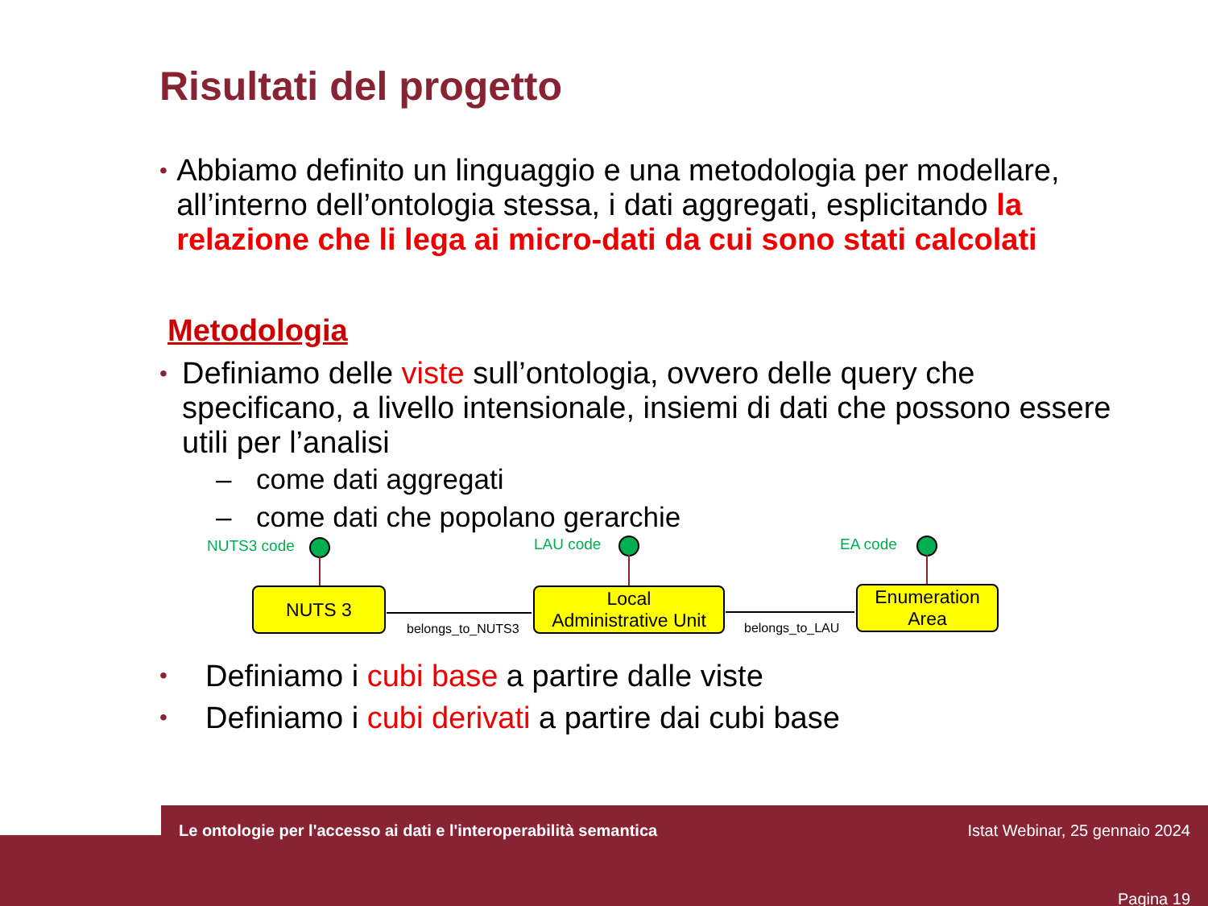Risultati del progetto
• Abbiamo definito un linguaggio e una metodologia per modellare, all’interno dell’ontologia stessa, i dati aggregati, esplicitando la relazione che li lega ai micro-dati da cui sono stati calcolati
Metodologia
• Definiamo delle viste sull’ontologia, ovvero delle query che specificano, a livello intensionale, insiemi di dati che possono essere utili per l’analisi
– come dati aggregati
– come dati che popolano gerarchie
NUTS3 code LAU code EA code
NUTS 3
belongs_to_NUTS3
Local
Administrative Unit
belongs_to_LAU
Enumeration
Area
• Definiamo i cubi base a partire dalle viste
• Definiamo i cubi derivati a partire dai cubi base
Le ontologie per l'accesso ai dati e l'interoperabilità semantica Istat Webinar, 25 gennaio 2024
Pagina 19